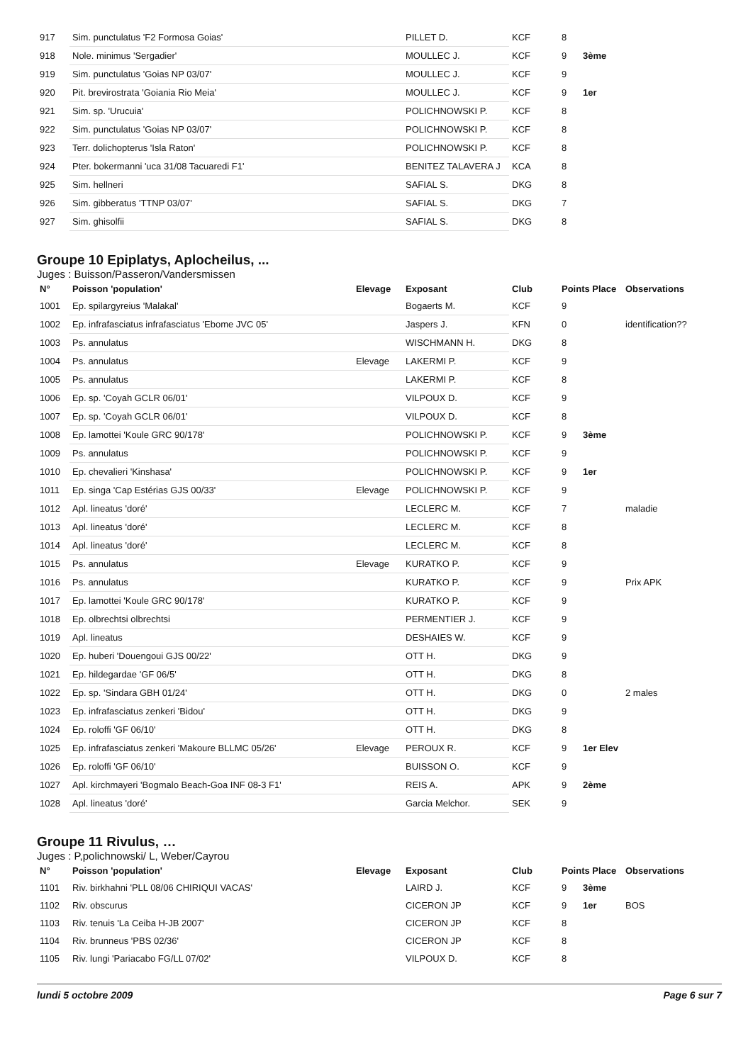| 917 | Sim. punctulatus 'F2 Formosa Goias' | | PILLET D. | KCF | 8 | | |
| 918 | Nole. minimus 'Sergadier' | | MOULLEC J. | KCF | 9 | 3ème | |
| 919 | Sim. punctulatus 'Goias NP 03/07' | | MOULLEC J. | KCF | 9 | | |
| 920 | Pit. brevirostrata 'Goiania Rio Meia' | | MOULLEC J. | KCF | 9 | 1er | |
| 921 | Sim. sp. 'Urucuia' | | POLICHNOWSKI P. | KCF | 8 | | |
| 922 | Sim. punctulatus 'Goias NP 03/07' | | POLICHNOWSKI P. | KCF | 8 | | |
| 923 | Terr. dolichopterus 'Isla Raton' | | POLICHNOWSKI P. | KCF | 8 | | |
| 924 | Pter. bokermanni 'uca 31/08 Tacuaredi F1' | | BENITEZ TALAVERA J | KCA | 8 | | |
| 925 | Sim. hellneri | | SAFIAL S. | DKG | 8 | | |
| 926 | Sim. gibberatus 'TTNP 03/07' | | SAFIAL S. | DKG | 7 | | |
| 927 | Sim. ghisolfii | | SAFIAL S. | DKG | 8 | | |
Groupe 10 Epiplatys, Aplocheilus, ...
Juges : Buisson/Passeron/Vandersmissen
| N° | Poisson 'population' | Elevage | Exposant | Club | Points Place | | Observations |
| --- | --- | --- | --- | --- | --- | --- | --- |
| 1001 | Ep. spilargyreius 'Malakal' | | Bogaerts M. | KCF | 9 | | |
| 1002 | Ep. infrafasciatus infrafasciatus 'Ebome JVC 05' | | Jaspers J. | KFN | 0 | | identification?? |
| 1003 | Ps. annulatus | | WISCHMANN H. | DKG | 8 | | |
| 1004 | Ps. annulatus | Elevage | LAKERMI P. | KCF | 9 | | |
| 1005 | Ps. annulatus | | LAKERMI P. | KCF | 8 | | |
| 1006 | Ep. sp. 'Coyah GCLR 06/01' | | VILPOUX D. | KCF | 9 | | |
| 1007 | Ep. sp. 'Coyah GCLR 06/01' | | VILPOUX D. | KCF | 8 | | |
| 1008 | Ep. lamottei 'Koule GRC 90/178' | | POLICHNOWSKI P. | KCF | 9 | 3ème | |
| 1009 | Ps. annulatus | | POLICHNOWSKI P. | KCF | 9 | | |
| 1010 | Ep. chevalieri 'Kinshasa' | | POLICHNOWSKI P. | KCF | 9 | 1er | |
| 1011 | Ep. singa 'Cap Estérias GJS 00/33' | Elevage | POLICHNOWSKI P. | KCF | 9 | | |
| 1012 | Apl. lineatus 'doré' | | LECLERC M. | KCF | 7 | | maladie |
| 1013 | Apl. lineatus 'doré' | | LECLERC M. | KCF | 8 | | |
| 1014 | Apl. lineatus 'doré' | | LECLERC M. | KCF | 8 | | |
| 1015 | Ps. annulatus | Elevage | KURATKO P. | KCF | 9 | | |
| 1016 | Ps. annulatus | | KURATKO P. | KCF | 9 | | Prix APK |
| 1017 | Ep. lamottei 'Koule GRC 90/178' | | KURATKO P. | KCF | 9 | | |
| 1018 | Ep. olbrechtsi olbrechtsi | | PERMENTIER J. | KCF | 9 | | |
| 1019 | Apl. lineatus | | DESHAIES W. | KCF | 9 | | |
| 1020 | Ep. huberi 'Douengoui GJS 00/22' | | OTT H. | DKG | 9 | | |
| 1021 | Ep. hildegardae 'GF 06/5' | | OTT H. | DKG | 8 | | |
| 1022 | Ep. sp. 'Sindara GBH 01/24' | | OTT H. | DKG | 0 | | 2 males |
| 1023 | Ep. infrafasciatus zenkeri 'Bidou' | | OTT H. | DKG | 9 | | |
| 1024 | Ep. roloffi 'GF 06/10' | | OTT H. | DKG | 8 | | |
| 1025 | Ep. infrafasciatus zenkeri 'Makoure BLLMC 05/26' | Elevage | PEROUX R. | KCF | 9 | 1er Elev | |
| 1026 | Ep. roloffi 'GF 06/10' | | BUISSON O. | KCF | 9 | | |
| 1027 | Apl. kirchmayeri 'Bogmalo Beach-Goa INF 08-3 F1' | | REIS A. | APK | 9 | 2ème | |
| 1028 | Apl. lineatus 'doré' | | Garcia Melchor. | SEK | 9 | | |
Groupe 11 Rivulus, …
Juges : P,polichnowski/ L, Weber/Cayrou
| N° | Poisson 'population' | Elevage | Exposant | Club | Points Place | | Observations |
| --- | --- | --- | --- | --- | --- | --- | --- |
| 1101 | Riv. birkhahni 'PLL 08/06 CHIRIQUI VACAS' | | LAIRD J. | KCF | 9 | 3ème | |
| 1102 | Riv. obscurus | | CICERON JP | KCF | 9 | 1er | BOS |
| 1103 | Riv. tenuis 'La Ceiba H-JB 2007' | | CICERON JP | KCF | 8 | | |
| 1104 | Riv. brunneus 'PBS 02/36' | | CICERON JP | KCF | 8 | | |
| 1105 | Riv. lungi 'Pariacabo FG/LL 07/02' | | VILPOUX D. | KCF | 8 | | |
lundi 5 octobre 2009 Page 6 sur 7